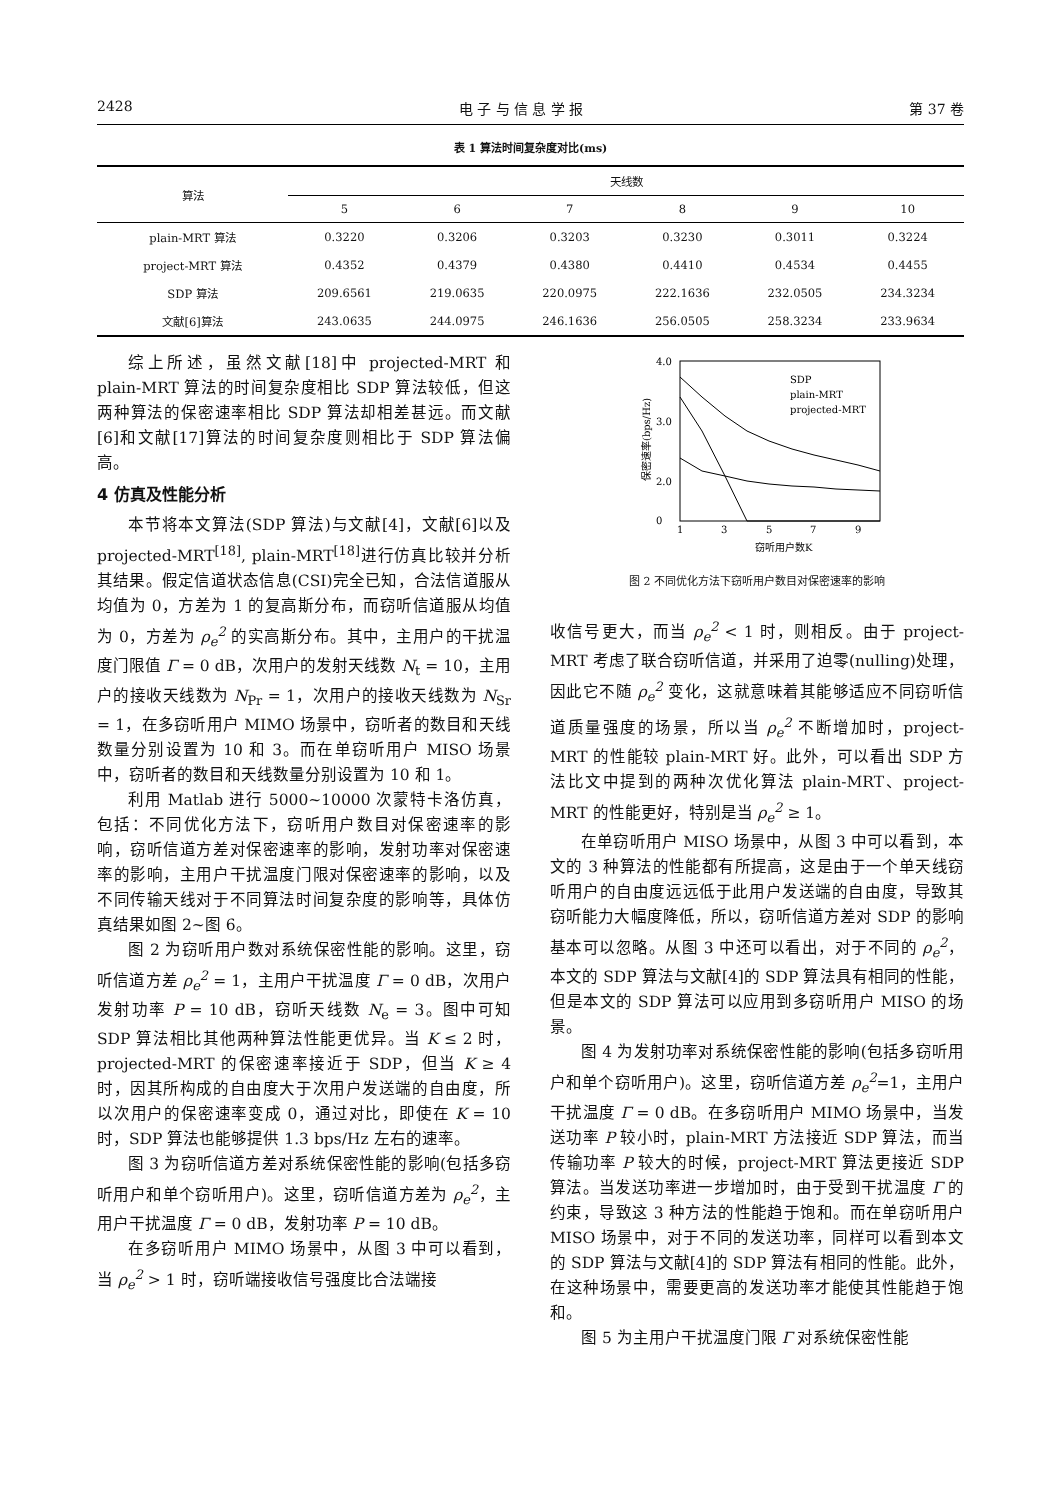2428 电 子 与 信 息 学 报 第 37 卷
表 1 算法时间复杂度对比(ms)
| 算法 | 天线数 | | | | | |
| --- | --- | --- | --- | --- | --- | --- |
| | 5 | 6 | 7 | 8 | 9 | 10 |
| plain-MRT 算法 | 0.3220 | 0.3206 | 0.3203 | 0.3230 | 0.3011 | 0.3224 |
| project-MRT 算法 | 0.4352 | 0.4379 | 0.4380 | 0.4410 | 0.4534 | 0.4455 |
| SDP 算法 | 209.6561 | 219.0635 | 220.0975 | 222.1636 | 232.0505 | 234.3234 |
| 文献[6]算法 | 243.0635 | 244.0975 | 246.1636 | 256.0505 | 258.3234 | 233.9634 |
综上所述，虽然文献[18]中 projected-MRT 和 plain-MRT 算法的时间复杂度相比 SDP 算法较低，但这两种算法的保密速率相比 SDP 算法却相差甚远。而文献[6]和文献[17]算法的时间复杂度则相比于 SDP 算法偏高。
4 仿真及性能分析
本节将本文算法(SDP 算法)与文献[4]，文献[6]以及 projected-MRT<sup>[18]</sup>, plain-MRT<sup>[18]</sup>进行仿真比较并分析其结果。假定信道状态信息(CSI)完全已知，合法信道服从均值为 0，方差为 1 的复高斯分布，而窃听信道服从均值为 0，方差为 ρ<sub>e</sub><sup>2</sup> 的实高斯分布。其中，主用户的干扰温度门限值 Γ = 0 dB，次用户的发射天线数 N<sub>t</sub> = 10，主用户的接收天线数为 N<sub>Pr</sub> = 1，次用户的接收天线数为 N<sub>Sr</sub> = 1，在多窃听用户 MIMO 场景中，窃听者的数目和天线数量分别设置为 10 和 3。而在单窃听用户 MISO 场景中，窃听者的数目和天线数量分别设置为 10 和 1。
利用 Matlab 进行 5000~10000 次蒙特卡洛仿真，包括：不同优化方法下，窃听用户数目对保密速率的影响，窃听信道方差对保密速率的影响，发射功率对保密速率的影响，主用户干扰温度门限对保密速率的影响，以及不同传输天线对于不同算法时间复杂度的影响等，具体仿真结果如图 2~图 6。
图 2 为窃听用户数对系统保密性能的影响。这里，窃听信道方差 ρ<sub>e</sub><sup>2</sup> = 1，主用户干扰温度 Γ = 0 dB，次用户发射功率 P = 10 dB，窃听天线数 N<sub>e</sub> = 3。图中可知 SDP 算法相比其他两种算法性能更优异。当 K ≤ 2 时，projected-MRT 的保密速率接近于 SDP，但当 K ≥ 4 时，因其所构成的自由度大于次用户发送端的自由度，所以次用户的保密速率变成 0，通过对比，即使在 K = 10 时，SDP 算法也能够提供 1.3 bps/Hz 左右的速率。
图 3 为窃听信道方差对系统保密性能的影响(包括多窃听用户和单个窃听用户)。这里，窃听信道方差为 ρ<sub>e</sub><sup>2</sup>，主用户干扰温度 Γ = 0 dB，发射功率 P = 10 dB。
在多窃听用户 MIMO 场景中，从图 3 中可以看到，当 ρ<sub>e</sub><sup>2</sup> > 1 时，窃听端接收信号强度比合法端接
4.0
3.0
2.0
0
1
3
5
7
9
窃听用户数K
保密速率(bps/Hz)
SDP
plain-MRT
projected-MRT
图 2 不同优化方法下窃听用户数目对保密速率的影响
收信号更大，而当 ρ<sub>e</sub><sup>2</sup> < 1 时，则相反。由于 project-MRT 考虑了联合窃听信道，并采用了迫零(nulling)处理，因此它不随 ρ<sub>e</sub><sup>2</sup> 变化，这就意味着其能够适应不同窃听信道质量强度的场景，所以当 ρ<sub>e</sub><sup>2</sup> 不断增加时，project-MRT 的性能较 plain-MRT 好。此外，可以看出 SDP 方法比文中提到的两种次优化算法 plain-MRT、project-MRT 的性能更好，特别是当 ρ<sub>e</sub><sup>2</sup> ≥ 1。
在单窃听用户 MISO 场景中，从图 3 中可以看到，本文的 3 种算法的性能都有所提高，这是由于一个单天线窃听用户的自由度远远低于此用户发送端的自由度，导致其窃听能力大幅度降低，所以，窃听信道方差对 SDP 的影响基本可以忽略。从图 3 中还可以看出，对于不同的 ρ<sub>e</sub><sup>2</sup>，本文的 SDP 算法与文献[4]的 SDP 算法具有相同的性能，但是本文的 SDP 算法可以应用到多窃听用户 MISO 的场景。
图 4 为发射功率对系统保密性能的影响(包括多窃听用户和单个窃听用户)。这里，窃听信道方差 ρ<sub>e</sub><sup>2</sup>=1，主用户干扰温度 Γ = 0 dB。在多窃听用户 MIMO 场景中，当发送功率 P 较小时，plain-MRT 方法接近 SDP 算法，而当传输功率 P 较大的时候，project-MRT 算法更接近 SDP 算法。当发送功率进一步增加时，由于受到干扰温度 Γ 的约束，导致这 3 种方法的性能趋于饱和。而在单窃听用户 MISO 场景中，对于不同的发送功率，同样可以看到本文的 SDP 算法与文献[4]的 SDP 算法有相同的性能。此外，在这种场景中，需要更高的发送功率才能使其性能趋于饱和。
图 5 为主用户干扰温度门限 Γ 对系统保密性能